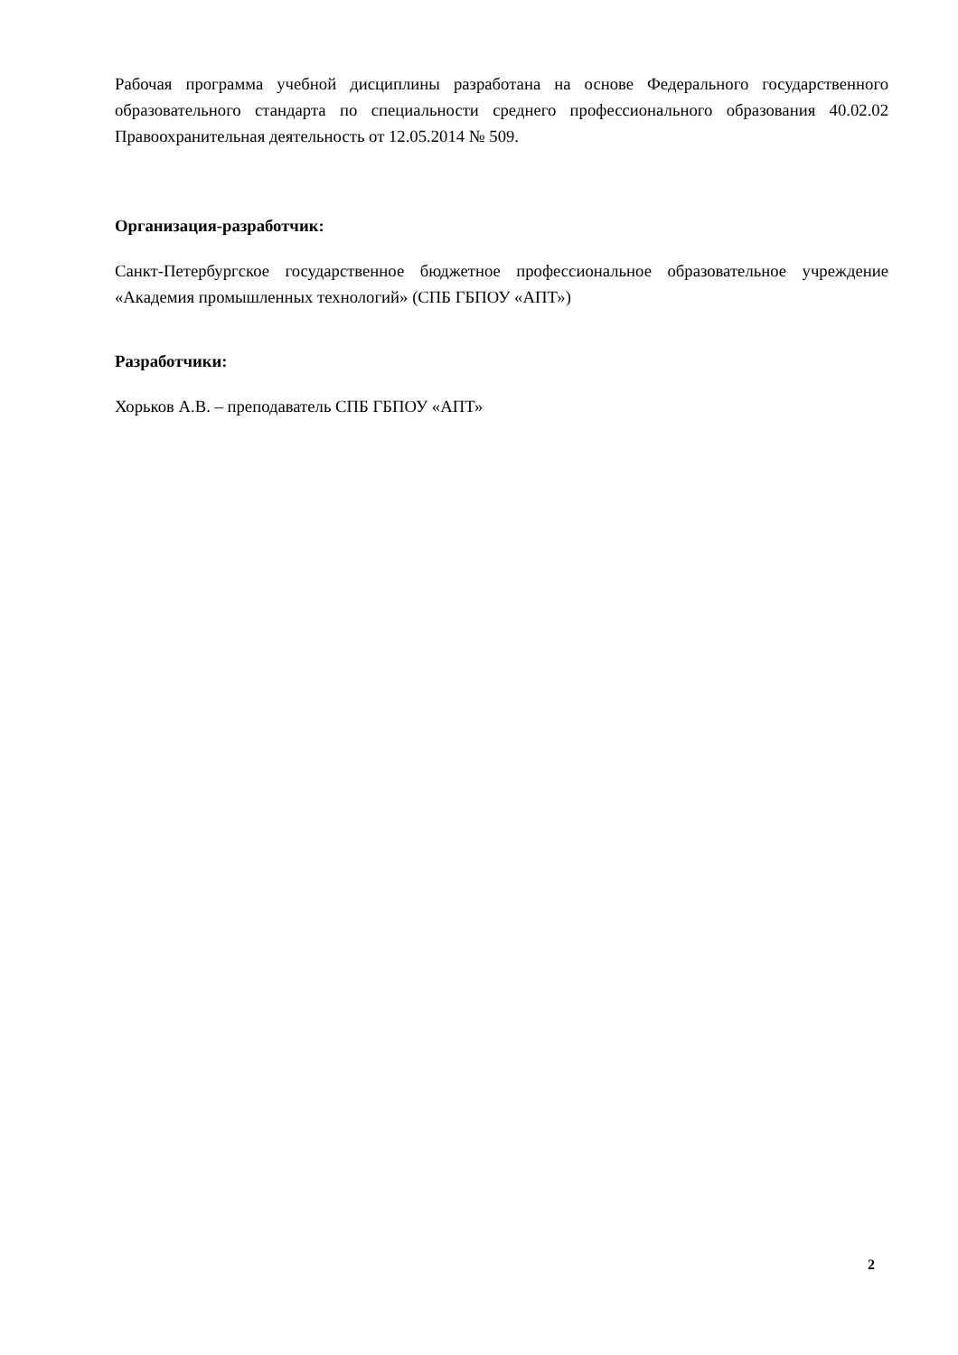Рабочая программа учебной дисциплины разработана на основе Федерального государственного образовательного стандарта по специальности среднего профессионального образования 40.02.02 Правоохранительная деятельность от 12.05.2014 № 509.
Организация-разработчик:
Санкт-Петербургское государственное бюджетное профессиональное образовательное учреждение «Академия промышленных технологий» (СПБ ГБПОУ «АПТ»)
Разработчики:
Хорьков А.В. – преподаватель СПБ ГБПОУ «АПТ»
2